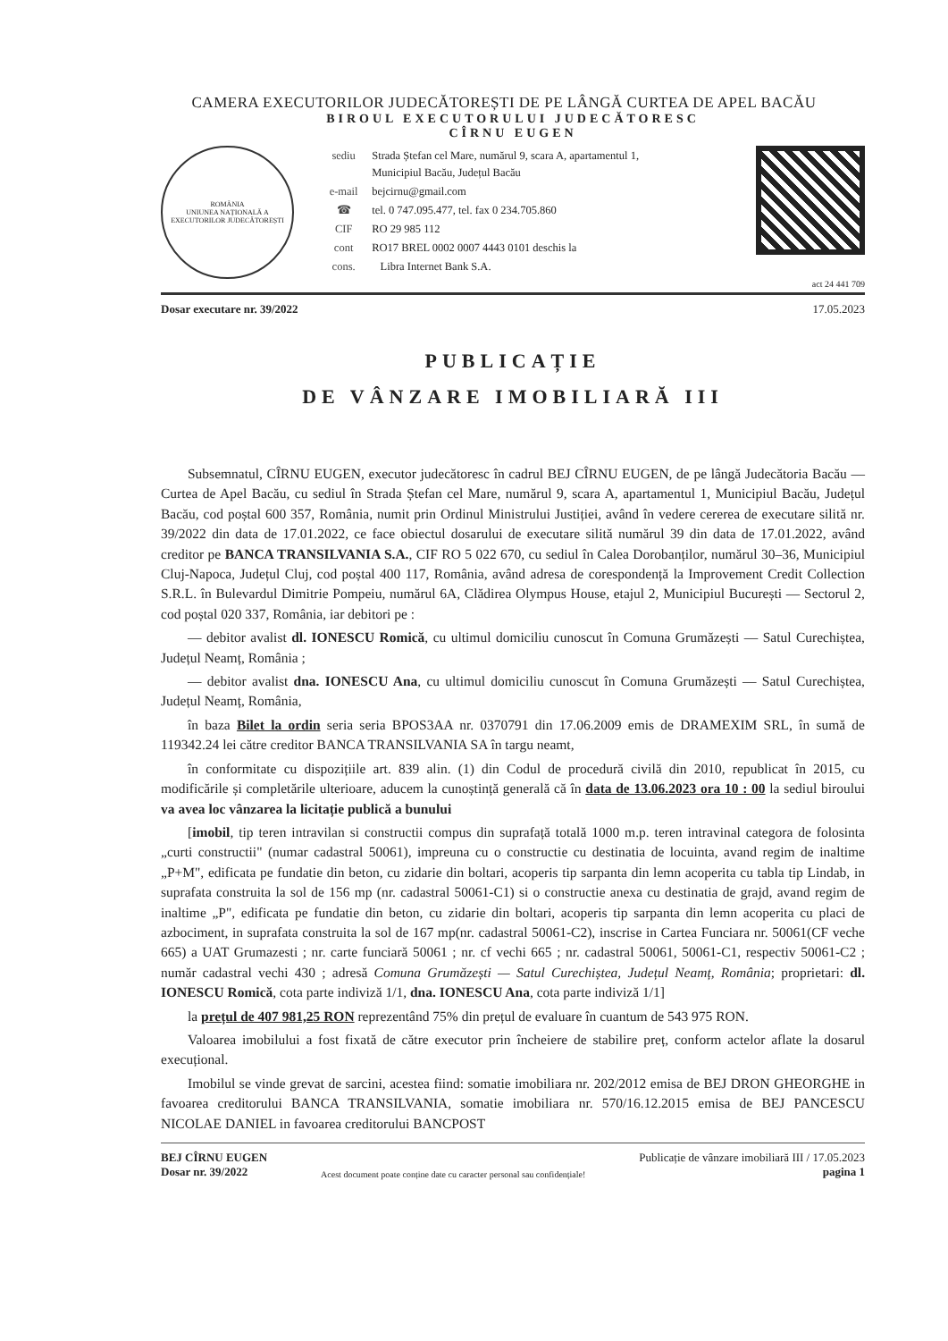CAMERA EXECUTORILOR JUDECĂTOREȘTI DE PE LÂNGĂ CURTEA DE APEL BACĂU
BIROUL EXECUTORULUI JUDECĂTORESC
CÎRNU EUGEN
ROMÂNIA
UNIUNEA NAȚIONALĂ A EXECUTORILOR JUDECĂTOREȘTI
| sediu | Strada Ștefan cel Mare, numărul 9, scara A, apartamentul 1, Municipiul Bacău, Județul Bacău |
| e-mail | bejcirnu@gmail.com |
| ☎ | tel. 0 747.095.477, tel. fax 0 234.705.860 |
| CIF | RO 29 985 112 |
| cont | RO17 BREL 0002 0007 4443 0101 deschis la |
| cons. | Libra Internet Bank S.A. |
act 24 441 709
Dosar executare nr. 39/2022 17.05.2023
PUBLICAȚIE
DE VÂNZARE IMOBILIARĂ III
Subsemnatul, CÎRNU EUGEN, executor judecătoresc în cadrul BEJ CÎRNU EUGEN, de pe lângă Judecătoria Bacău — Curtea de Apel Bacău, cu sediul în Strada Ștefan cel Mare, numărul 9, scara A, apartamentul 1, Municipiul Bacău, Județul Bacău, cod poștal 600 357, România, numit prin Ordinul Ministrului Justiției, având în vedere cererea de executare silită nr. 39/2022 din data de 17.01.2022, ce face obiectul dosarului de executare silită numărul 39 din data de 17.01.2022, având creditor pe BANCA TRANSILVANIA S.A., CIF RO 5 022 670, cu sediul în Calea Dorobanților, numărul 30–36, Municipiul Cluj-Napoca, Județul Cluj, cod poștal 400 117, România, având adresa de corespondență la Improvement Credit Collection S.R.L. în Bulevardul Dimitrie Pompeiu, numărul 6A, Clădirea Olympus House, etajul 2, Municipiul București — Sectorul 2, cod poștal 020 337, România, iar debitori pe :
— debitor avalist dl. IONESCU Romică, cu ultimul domiciliu cunoscut în Comuna Grumăzești — Satul Curechiștea, Județul Neamț, România ;
— debitor avalist dna. IONESCU Ana, cu ultimul domiciliu cunoscut în Comuna Grumăzești — Satul Curechiștea, Județul Neamț, România,
în baza Bilet la ordin seria seria BPOS3AA nr. 0370791 din 17.06.2009 emis de DRAMEXIM SRL, în sumă de 119342.24 lei către creditor BANCA TRANSILVANIA SA în targu neamt,
în conformitate cu dispozițiile art. 839 alin. (1) din Codul de procedură civilă din 2010, republicat în 2015, cu modificările și completările ulterioare, aducem la cunoștință generală că în data de 13.06.2023 ora 10 : 00 la sediul biroului va avea loc vânzarea la licitație publică a bunului
[imobil, tip teren intravilan si constructii compus din suprafață totală 1000 m.p. teren intravinal categora de folosinta „curti constructii" (numar cadastral 50061), impreuna cu o constructie cu destinatia de locuinta, avand regim de inaltime „P+M", edificata pe fundatie din beton, cu zidarie din boltari, acoperis tip sarpanta din lemn acoperita cu tabla tip Lindab, in suprafata construita la sol de 156 mp (nr. cadastral 50061-C1) si o constructie anexa cu destinatia de grajd, avand regim de inaltime „P", edificata pe fundatie din beton, cu zidarie din boltari, acoperis tip sarpanta din lemn acoperita cu placi de azbociment, in suprafata construita la sol de 167 mp(nr. cadastral 50061-C2), inscrise in Cartea Funciara nr. 50061(CF veche 665) a UAT Grumazesti ; nr. carte funciară 50061 ; nr. cf vechi 665 ; nr. cadastral 50061, 50061-C1, respectiv 50061-C2 ; număr cadastral vechi 430 ; adresă Comuna Grumăzești — Satul Curechiștea, Județul Neamț, România; proprietari: dl. IONESCU Romică, cota parte indiviză 1/1, dna. IONESCU Ana, cota parte indiviză 1/1]
la prețul de 407 981,25 RON reprezentând 75% din prețul de evaluare în cuantum de 543 975 RON.
Valoarea imobilului a fost fixată de către executor prin încheiere de stabilire preț, conform actelor aflate la dosarul execuțional.
Imobilul se vinde grevat de sarcini, acestea fiind: somatie imobiliara nr. 202/2012 emisa de BEJ DRON GHEORGHE in favoarea creditorului BANCA TRANSILVANIA, somatie imobiliara nr. 570/16.12.2015 emisa de BEJ PANCESCU NICOLAE DANIEL in favoarea creditorului BANCPOST
BEJ CÎRNU EUGEN
Dosar nr. 39/2022
Acest document poate conține date cu caracter personal sau confidențiale!
Publicație de vânzare imobiliară III / 17.05.2023
pagina 1